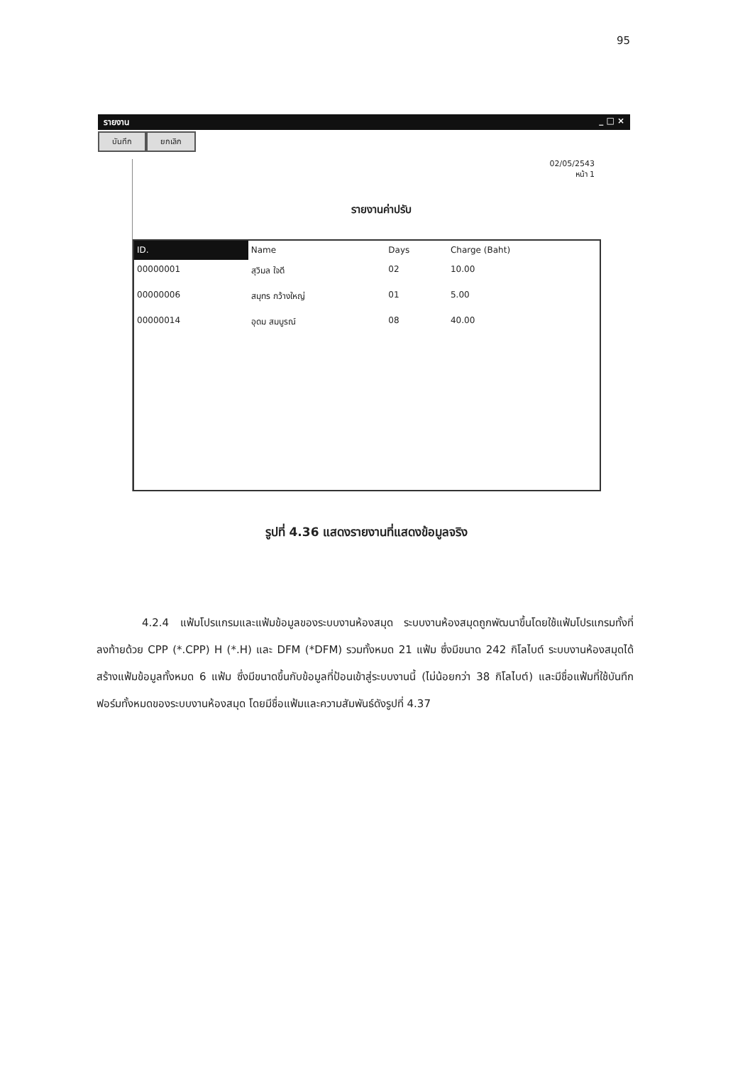95
รายงาน _ □ ×
บันทึก ยกเลิก
02/05/2543
หน้า 1
รายงานค่าปรับ
| ID. | Name | Days | Charge (Baht) |
| --- | --- | --- | --- |
| 00000001 | สุวิมล ใจดี | 02 | 10.00 |
| 00000006 | สมุทร กว้างใหญ่ | 01 | 5.00 |
| 00000014 | อุดม สมบูรณ์ | 08 | 40.00 |
รูปที่ 4.36 แสดงรายงานที่แสดงข้อมูลจริง
4.2.4 แฟ้มโปรแกรมและแฟ้มข้อมูลของระบบงานห้องสมุด ระบบงานห้องสมุดถูกพัฒนาขึ้นโดยใช้แฟ้มโปรแกรมทั้งที่ลงท้ายด้วย CPP (*.CPP) H (*.H) และ DFM (*DFM) รวมทั้งหมด 21 แฟ้ม ซึ่งมีขนาด 242 กิโลไบต์ ระบบงานห้องสมุดได้สร้างแฟ้มข้อมูลทั้งหมด 6 แฟ้ม ซึ่งมีขนาดขึ้นกับข้อมูลที่ป้อนเข้าสู่ระบบงานนี้ (ไม่น้อยกว่า 38 กิโลไบต์) และมีชื่อแฟ้มที่ใช้บันทึกฟอร์มทั้งหมดของระบบงานห้องสมุด โดยมีชื่อแฟ้มและความสัมพันธ์ดังรูปที่ 4.37